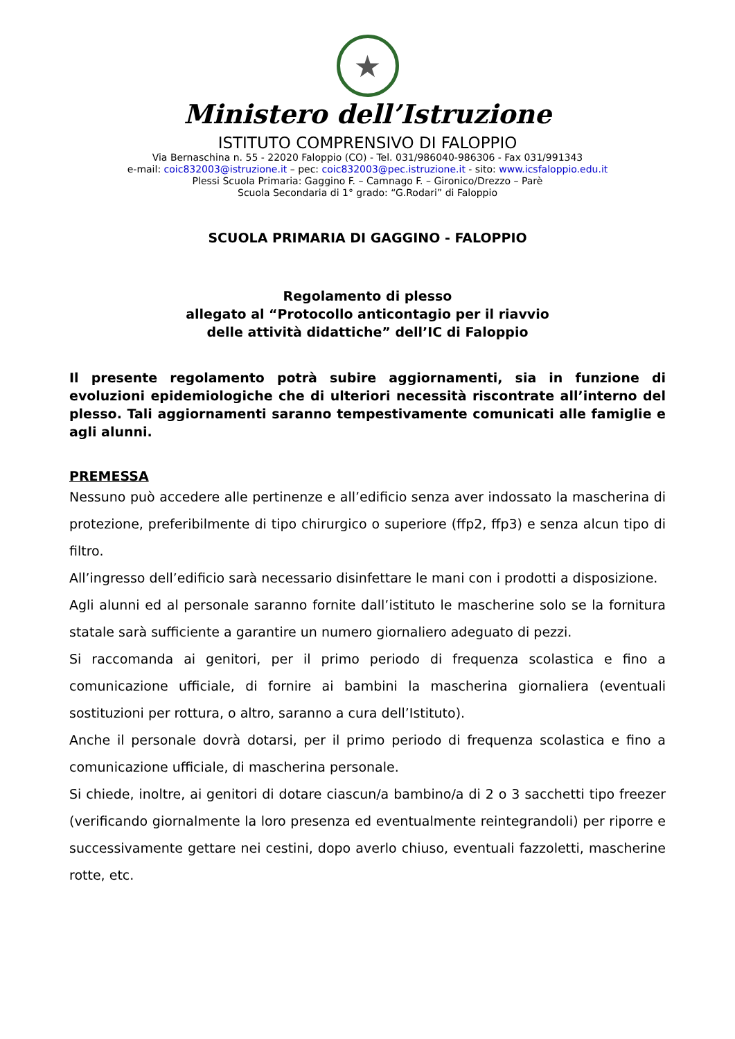★
Ministero dell’Istruzione
ISTITUTO COMPRENSIVO DI FALOPPIO
Via Bernaschina n. 55 - 22020 Faloppio (CO) - Tel. 031/986040-986306 - Fax 031/991343
e-mail: coic832003@istruzione.it – pec: coic832003@pec.istruzione.it - sito: www.icsfaloppio.edu.it
Plessi Scuola Primaria: Gaggino F. – Camnago F. – Gironico/Drezzo – Parè
Scuola Secondaria di 1° grado: “G.Rodari” di Faloppio
SCUOLA PRIMARIA DI GAGGINO - FALOPPIO
Regolamento di plesso
allegato al “Protocollo anticontagio per il riavvio
delle attività didattiche” dell’IC di Faloppio
Il presente regolamento potrà subire aggiornamenti, sia in funzione di evoluzioni epidemiologiche che di ulteriori necessità riscontrate all’interno del plesso. Tali aggiornamenti saranno tempestivamente comunicati alle famiglie e agli alunni.
PREMESSA
Nessuno può accedere alle pertinenze e all’edificio senza aver indossato la mascherina di protezione, preferibilmente di tipo chirurgico o superiore (ffp2, ffp3) e senza alcun tipo di filtro.
All’ingresso dell’edificio sarà necessario disinfettare le mani con i prodotti a disposizione.
Agli alunni ed al personale saranno fornite dall’istituto le mascherine solo se la fornitura statale sarà sufficiente a garantire un numero giornaliero adeguato di pezzi.
Si raccomanda ai genitori, per il primo periodo di frequenza scolastica e fino a comunicazione ufficiale, di fornire ai bambini la mascherina giornaliera (eventuali sostituzioni per rottura, o altro, saranno a cura dell’Istituto).
Anche il personale dovrà dotarsi, per il primo periodo di frequenza scolastica e fino a comunicazione ufficiale, di mascherina personale.
Si chiede, inoltre, ai genitori di dotare ciascun/a bambino/a di 2 o 3 sacchetti tipo freezer (verificando giornalmente la loro presenza ed eventualmente reintegrandoli) per riporre e successivamente gettare nei cestini, dopo averlo chiuso, eventuali fazzoletti, mascherine rotte, etc.